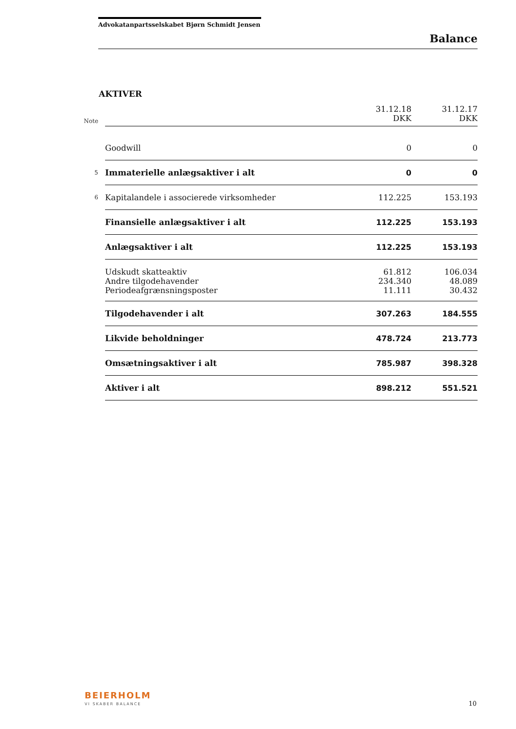Advokatanpartsselskabet Bjørn Schmidt Jensen
Balance
AKTIVER
| | | 31.12.18 | 31.12.17 |
| Note | | DKK | DKK |
| | Goodwill | 0 | 0 |
| 5 | Immaterielle anlægsaktiver i alt | 0 | 0 |
| 6 | Kapitalandele i associerede virksomheder | 112.225 | 153.193 |
| | Finansielle anlægsaktiver i alt | 112.225 | 153.193 |
| | Anlægsaktiver i alt | 112.225 | 153.193 |
| | Udskudt skatteaktiv | 61.812 | 106.034 |
| | Andre tilgodehavender | 234.340 | 48.089 |
| | Periodeafgrænsningsposter | 11.111 | 30.432 |
| | Tilgodehavender i alt | 307.263 | 184.555 |
| | Likvide beholdninger | 478.724 | 213.773 |
| | Omsætningsaktiver i alt | 785.987 | 398.328 |
| | Aktiver i alt | 898.212 | 551.521 |
BEIERHOLM
VI SKABER BALANCE 10